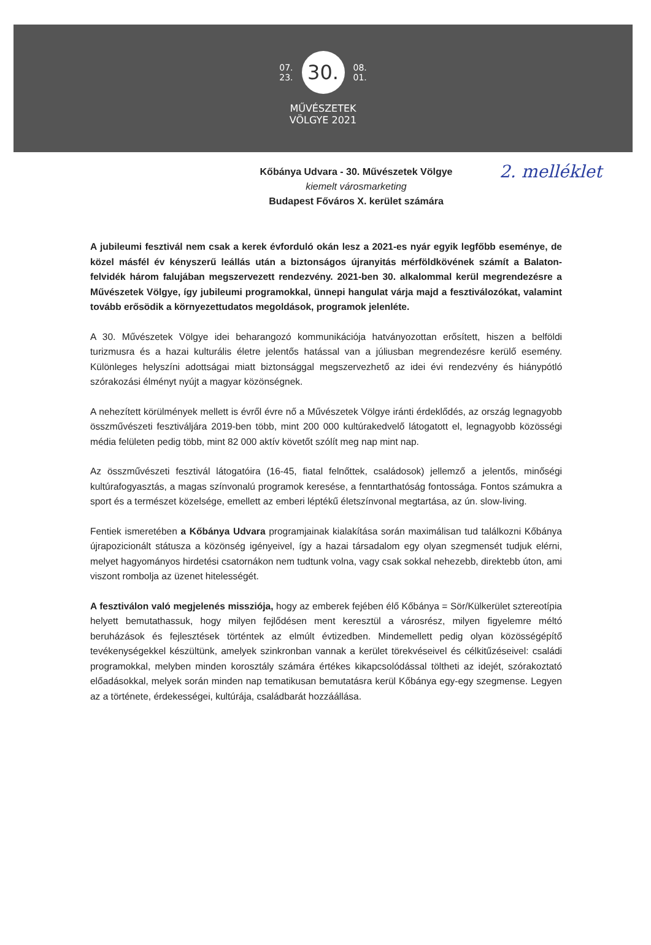07.
23. 30. 08.
01.
MŰVÉSZETEK
VÖLGYE 2021
2. melléklet Kőbánya Udvara - 30. Művészetek Völgye
kiemelt városmarketing
Budapest Főváros X. kerület számára
A jubileumi fesztivál nem csak a kerek évforduló okán lesz a 2021-es nyár egyik legfőbb eseménye, de közel másfél év kényszerű leállás után a biztonságos újranyitás mérföldkövének számít a Balaton-felvidék három falujában megszervezett rendezvény. 2021-ben 30. alkalommal kerül megrendezésre a Művészetek Völgye, így jubileumi programokkal, ünnepi hangulat várja majd a fesztiválozókat, valamint tovább erősödik a környezettudatos megoldások, programok jelenléte.
A 30. Művészetek Völgye idei beharangozó kommunikációja hatványozottan erősített, hiszen a belföldi turizmusra és a hazai kulturális életre jelentős hatással van a júliusban megrendezésre kerülő esemény. Különleges helyszíni adottságai miatt biztonsággal megszervezhető az idei évi rendezvény és hiánypótló szórakozási élményt nyújt a magyar közönségnek.
A nehezített körülmények mellett is évről évre nő a Művészetek Völgye iránti érdeklődés, az ország legnagyobb összművészeti fesztiváljára 2019-ben több, mint 200 000 kultúrakedvelő látogatott el, legnagyobb közösségi média felületen pedig több, mint 82 000 aktív követőt szólít meg nap mint nap.
Az összművészeti fesztivál látogatóira (16-45, fiatal felnőttek, családosok) jellemző a jelentős, minőségi kultúrafogyasztás, a magas színvonalú programok keresése, a fenntarthatóság fontossága. Fontos számukra a sport és a természet közelsége, emellett az emberi léptékű életszínvonal megtartása, az ún. slow-living.
Fentiek ismeretében a Kőbánya Udvara programjainak kialakítása során maximálisan tud találkozni Kőbánya újrapozicionált státusza a közönség igényeivel, így a hazai társadalom egy olyan szegmensét tudjuk elérni, melyet hagyományos hirdetési csatornákon nem tudtunk volna, vagy csak sokkal nehezebb, direktebb úton, ami viszont rombolja az üzenet hitelességét.
A fesztiválon való megjelenés missziója, hogy az emberek fejében élő Kőbánya = Sör/Külkerület sztereotípia helyett bemutathassuk, hogy milyen fejlődésen ment keresztül a városrész, milyen figyelemre méltó beruházások és fejlesztések történtek az elmúlt évtizedben. Mindemellett pedig olyan közösségépítő tevékenységekkel készültünk, amelyek szinkronban vannak a kerület törekvéseivel és célkitűzéseivel: családi programokkal, melyben minden korosztály számára értékes kikapcsolódással töltheti az idejét, szórakoztató előadásokkal, melyek során minden nap tematikusan bemutatásra kerül Kőbánya egy-egy szegmense. Legyen az a története, érdekességei, kultúrája, családbarát hozzáállása.